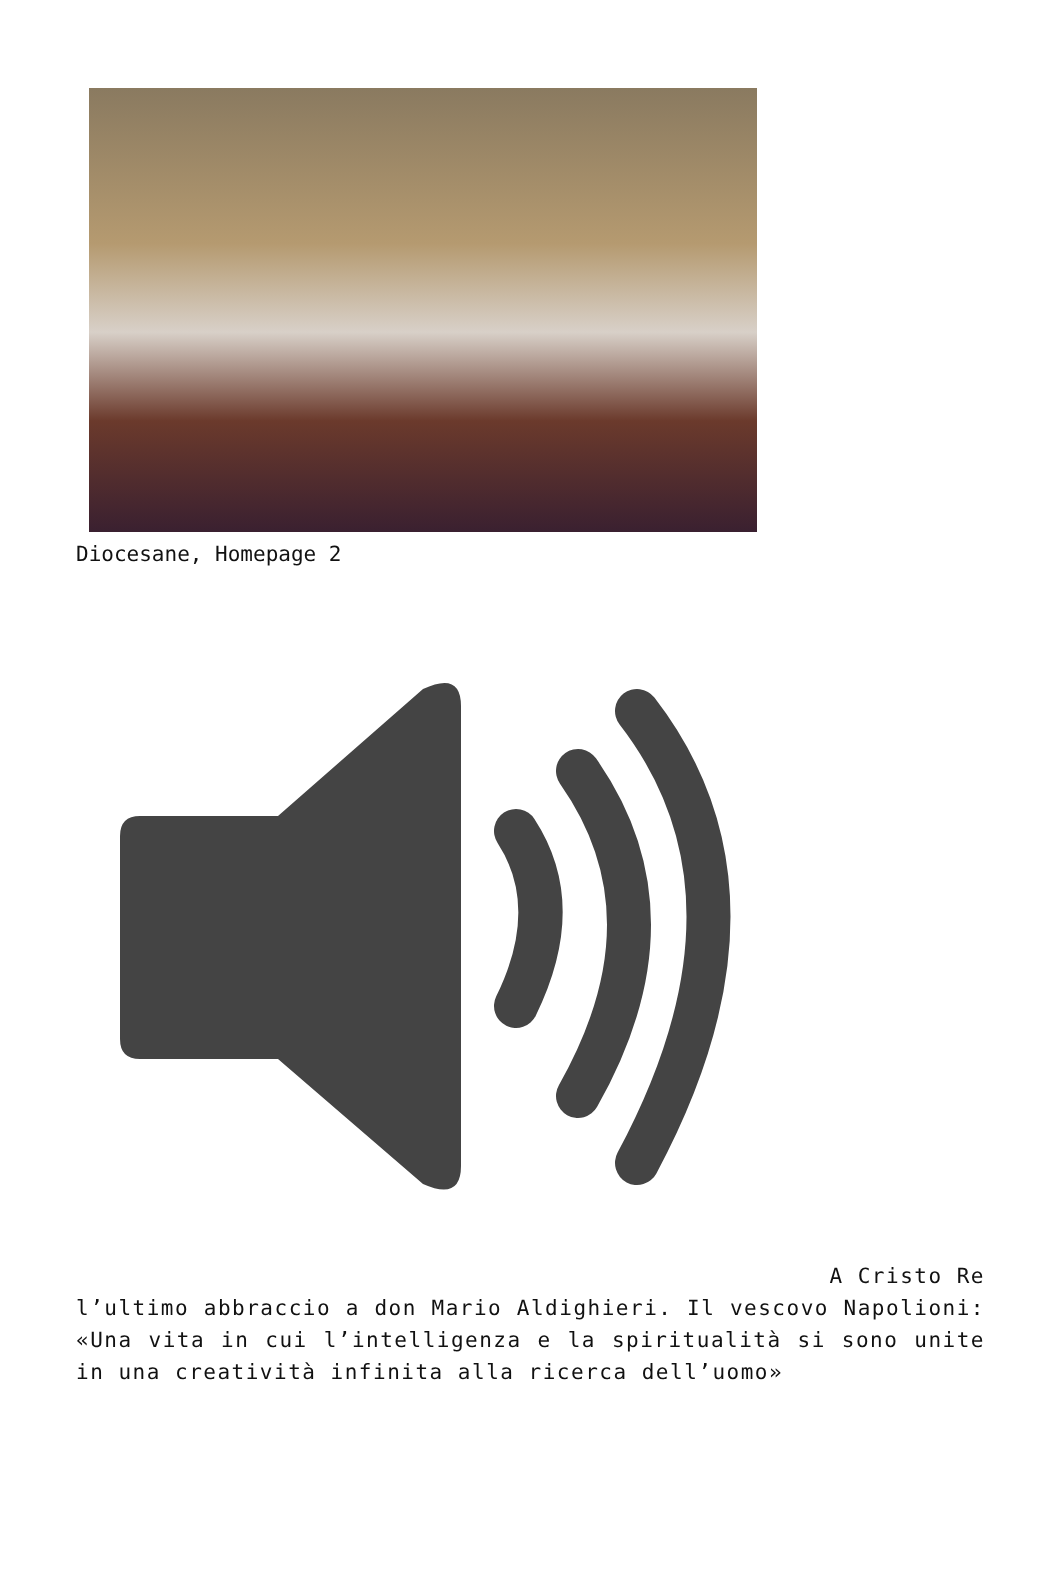Diocesane, Homepage 2
A Cristo Re
l’ultimo abbraccio a don Mario Aldighieri. Il vescovo Napolioni: «Una vita in cui l’intelligenza e la spiritualità si sono unite in una creatività infinita alla ricerca dell’uomo»